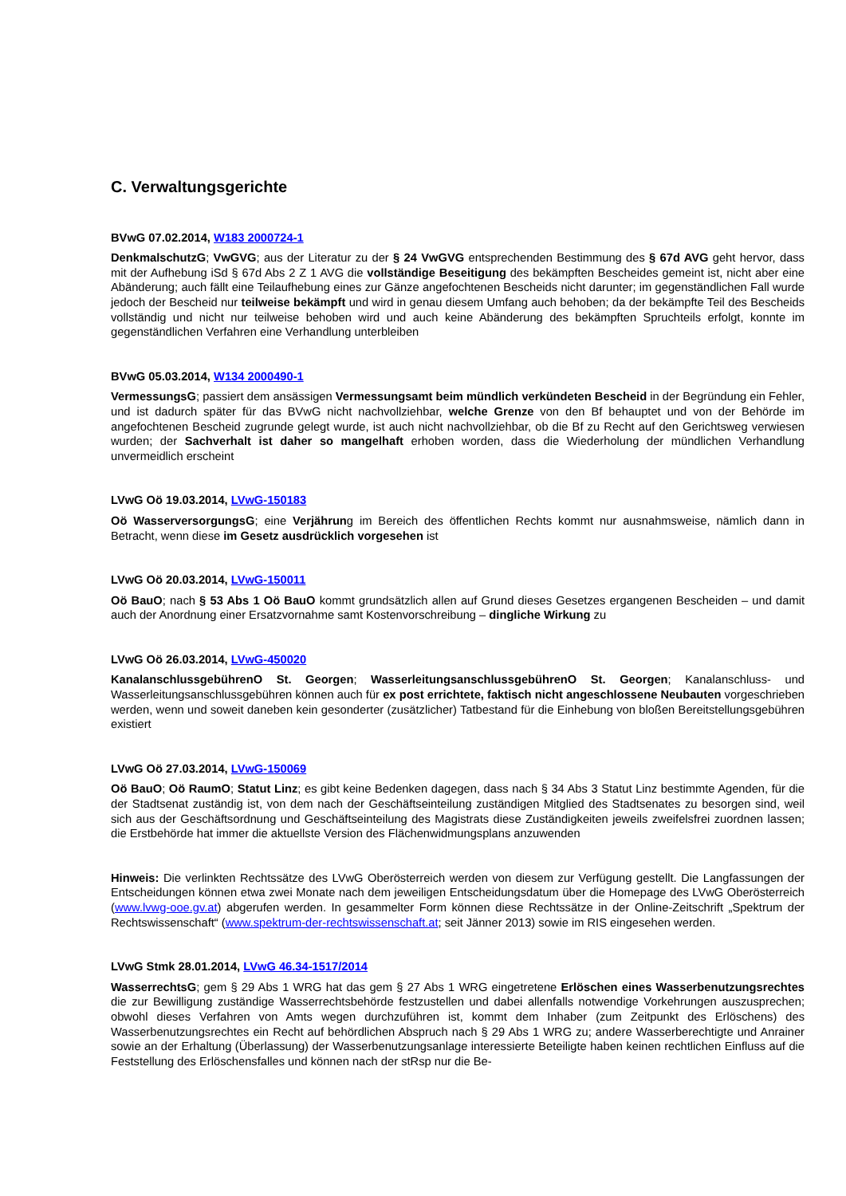C. Verwaltungsgerichte
BVwG 07.02.2014, W183 2000724-1
DenkmalschutzG; VwGVG; aus der Literatur zu der § 24 VwGVG entsprechenden Bestimmung des § 67d AVG geht hervor, dass mit der Aufhebung iSd § 67d Abs 2 Z 1 AVG die vollständige Beseitigung des bekämpften Bescheides gemeint ist, nicht aber eine Abänderung; auch fällt eine Teilaufhebung eines zur Gänze angefochtenen Bescheids nicht darunter; im gegenständlichen Fall wurde jedoch der Bescheid nur teilweise bekämpft und wird in genau diesem Umfang auch behoben; da der bekämpfte Teil des Bescheids vollständig und nicht nur teilweise behoben wird und auch keine Abänderung des bekämpften Spruchteils erfolgt, konnte im gegenständlichen Verfahren eine Verhandlung unterbleiben
BVwG 05.03.2014, W134 2000490-1
VermessungsG; passiert dem ansässigen Vermessungsamt beim mündlich verkündeten Bescheid in der Begründung ein Fehler, und ist dadurch später für das BVwG nicht nachvollziehbar, welche Grenze von den Bf behauptet und von der Behörde im angefochtenen Bescheid zugrunde gelegt wurde, ist auch nicht nachvollziehbar, ob die Bf zu Recht auf den Gerichtsweg verwiesen wurden; der Sachverhalt ist daher so mangelhaft erhoben worden, dass die Wiederholung der mündlichen Verhandlung unvermeidlich erscheint
LVwG Oö 19.03.2014, LVwG-150183
Oö WasserversorgungsG; eine Verjährung im Bereich des öffentlichen Rechts kommt nur ausnahmsweise, nämlich dann in Betracht, wenn diese im Gesetz ausdrücklich vorgesehen ist
LVwG Oö 20.03.2014, LVwG-150011
Oö BauO; nach § 53 Abs 1 Oö BauO kommt grundsätzlich allen auf Grund dieses Gesetzes ergangenen Bescheiden – und damit auch der Anordnung einer Ersatzvornahme samt Kostenvorschreibung – dingliche Wirkung zu
LVwG Oö 26.03.2014, LVwG-450020
KanalanschlussgebührenO St. Georgen; WasserleitungsanschlussgebührenO St. Georgen; Kanalanschluss- und Wasserleitungsanschlussgebühren können auch für ex post errichtete, faktisch nicht angeschlossene Neubauten vorgeschrieben werden, wenn und soweit daneben kein gesonderter (zusätzlicher) Tatbestand für die Einhebung von bloßen Bereitstellungsgebühren existiert
LVwG Oö 27.03.2014, LVwG-150069
Oö BauO; Oö RaumO; Statut Linz; es gibt keine Bedenken dagegen, dass nach § 34 Abs 3 Statut Linz bestimmte Agenden, für die der Stadtsenat zuständig ist, von dem nach der Geschäftseinteilung zuständigen Mitglied des Stadtsenates zu besorgen sind, weil sich aus der Geschäftsordnung und Geschäftseinteilung des Magistrats diese Zuständigkeiten jeweils zweifelsfrei zuordnen lassen; die Erstbehörde hat immer die aktuellste Version des Flächenwidmungsplans anzuwenden
Hinweis: Die verlinkten Rechtssätze des LVwG Oberösterreich werden von diesem zur Verfügung gestellt. Die Langfassungen der Entscheidungen können etwa zwei Monate nach dem jeweiligen Entscheidungsdatum über die Homepage des LVwG Oberösterreich (www.lvwg-ooe.gv.at) abgerufen werden. In gesammelter Form können diese Rechtssätze in der Online-Zeitschrift „Spektrum der Rechtswissenschaft“ (www.spektrum-der-rechtswissenschaft.at; seit Jänner 2013) sowie im RIS eingesehen werden.
LVwG Stmk 28.01.2014, LVwG 46.34-1517/2014
WasserrechtsG; gem § 29 Abs 1 WRG hat das gem § 27 Abs 1 WRG eingetretene Erlöschen eines Wasserbenutzungsrechtes die zur Bewilligung zuständige Wasserrechtsbehörde festzustellen und dabei allenfalls notwendige Vorkehrungen auszusprechen; obwohl dieses Verfahren von Amts wegen durchzuführen ist, kommt dem Inhaber (zum Zeitpunkt des Erlöschens) des Wasserbenutzungsrechtes ein Recht auf behördlichen Abspruch nach § 29 Abs 1 WRG zu; andere Wasserberechtigte und Anrainer sowie an der Erhaltung (Überlassung) der Wasserbenutzungsanlage interessierte Beteiligte haben keinen rechtlichen Einfluss auf die Feststellung des Erlöschensfalles und können nach der stRsp nur die Be-